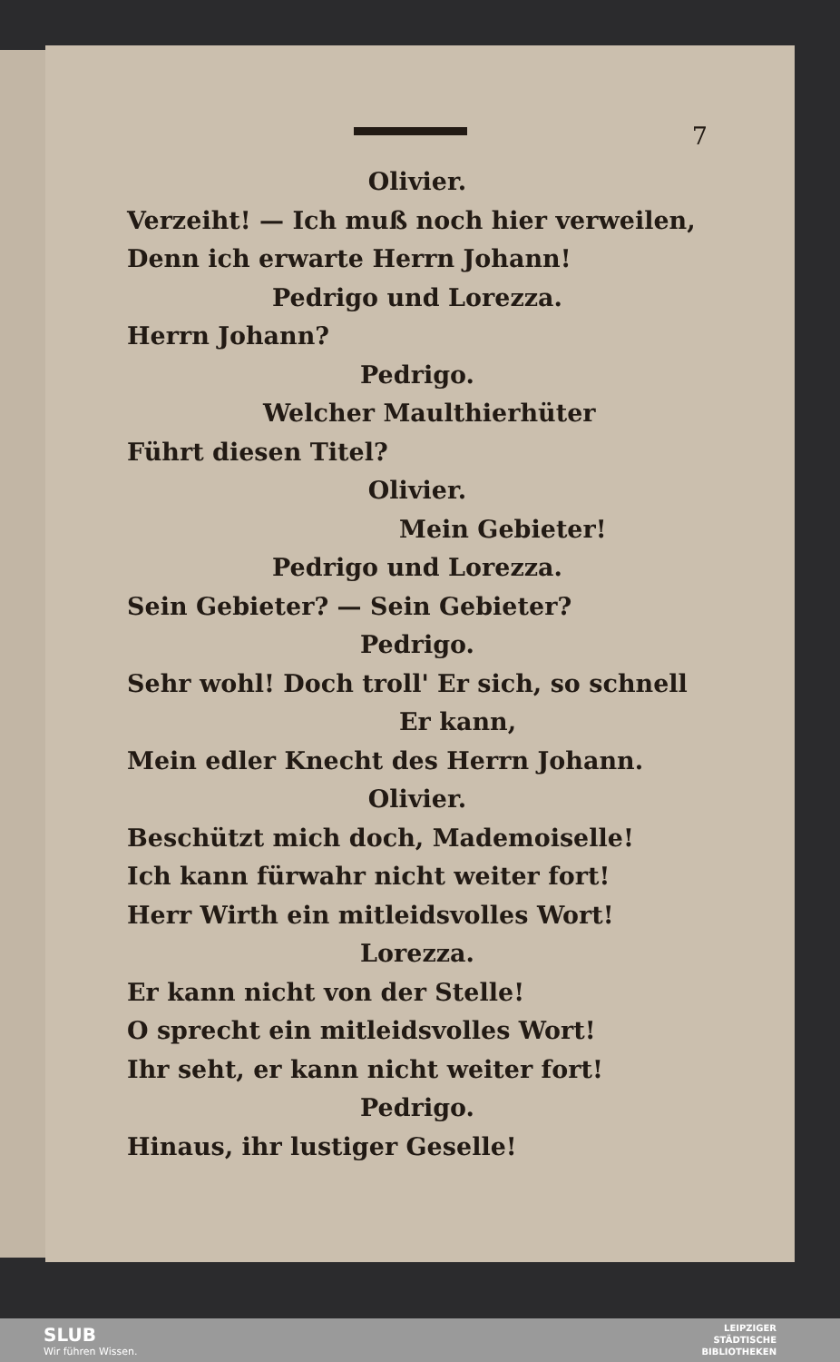7
Olivier.
Verzeiht! — Ich muß noch hier verweilen,
Denn ich erwarte Herrn Johann!
Pedrigo und Lorezza.
Herrn Johann?
Pedrigo.
Welcher Maulthierhüter
Führt diesen Titel?
Olivier.
Mein Gebieter!
Pedrigo und Lorezza.
Sein Gebieter? — Sein Gebieter?
Pedrigo.
Sehr wohl! Doch troll' Er sich, so schnell
Er kann,
Mein edler Knecht des Herrn Johann.
Olivier.
Beschützt mich doch, Mademoiselle!
Ich kann fürwahr nicht weiter fort!
Herr Wirth ein mitleidsvolles Wort!
Lorezza.
Er kann nicht von der Stelle!
O sprecht ein mitleidsvolles Wort!
Ihr seht, er kann nicht weiter fort!
Pedrigo.
Hinaus, ihr lustiger Geselle!
SLUB
Wir führen Wissen.
LEIPZIGER
STÄDTISCHE
BIBLIOTHEKEN